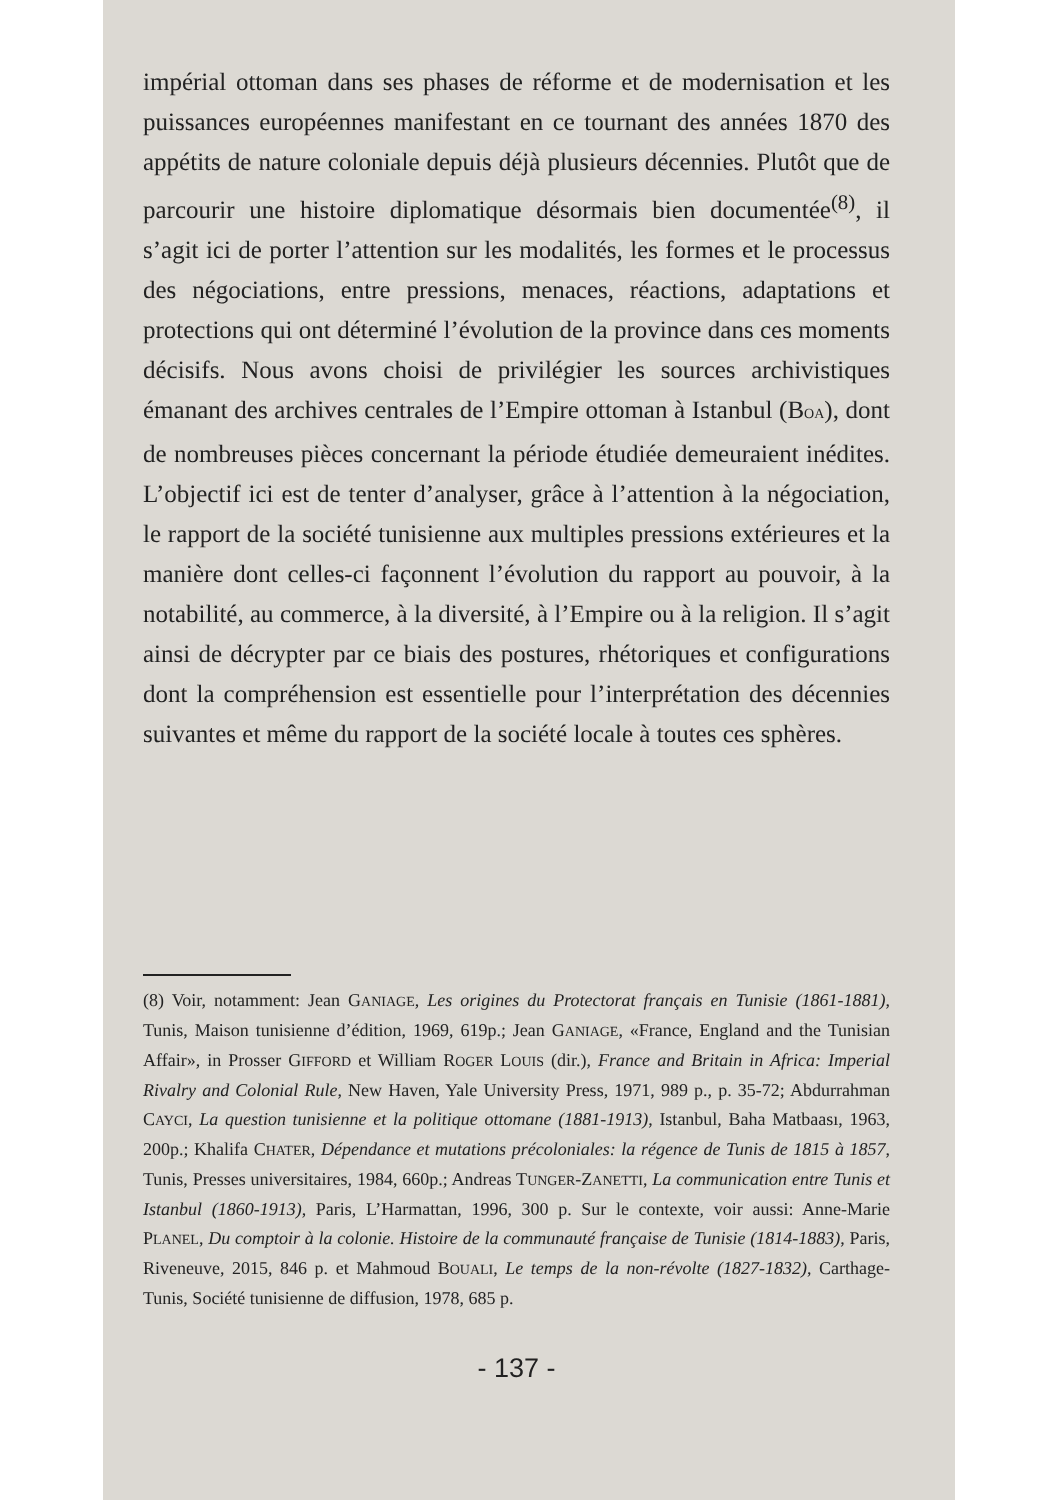impérial ottoman dans ses phases de réforme et de modernisation et les puissances européennes manifestant en ce tournant des années 1870 des appétits de nature coloniale depuis déjà plusieurs décennies. Plutôt que de parcourir une histoire diplomatique désormais bien documentée<sup>(8)</sup>, il s’agit ici de porter l’attention sur les modalités, les formes et le processus des négociations, entre pressions, menaces, réactions, adaptations et protections qui ont déterminé l’évolution de la province dans ces moments décisifs. Nous avons choisi de privilégier les sources archivistiques émanant des archives centrales de l’Empire ottoman à Istanbul (BOA), dont de nombreuses pièces concernant la période étudiée demeuraient inédites. L’objectif ici est de tenter d’analyser, grâce à l’attention à la négociation, le rapport de la société tunisienne aux multiples pressions extérieures et la manière dont celles-ci façonnent l’évolution du rapport au pouvoir, à la notabilité, au commerce, à la diversité, à l’Empire ou à la religion. Il s’agit ainsi de décrypter par ce biais des postures, rhétoriques et configurations dont la compréhension est essentielle pour l’interprétation des décennies suivantes et même du rapport de la société locale à toutes ces sphères.
(8) Voir, notamment: Jean GANIAGE, Les origines du Protectorat français en Tunisie (1861-1881), Tunis, Maison tunisienne d’édition, 1969, 619p.; Jean GANIAGE, «France, England and the Tunisian Affair», in Prosser GIFFORD et William ROGER LOUIS (dir.), France and Britain in Africa: Imperial Rivalry and Colonial Rule, New Haven, Yale University Press, 1971, 989 p., p. 35-72; Abdurrahman CAYCI, La question tunisienne et la politique ottomane (1881-1913), Istanbul, Baha Matbaası, 1963, 200p.; Khalifa CHATER, Dépendance et mutations précoloniales: la régence de Tunis de 1815 à 1857, Tunis, Presses universitaires, 1984, 660p.; Andreas TUNGER-ZANETTI, La communication entre Tunis et Istanbul (1860-1913), Paris, L’Harmattan, 1996, 300 p. Sur le contexte, voir aussi: Anne-Marie PLANEL, Du comptoir à la colonie. Histoire de la communauté française de Tunisie (1814-1883), Paris, Riveneuve, 2015, 846 p. et Mahmoud BOUALI, Le temps de la non-révolte (1827-1832), Carthage-Tunis, Société tunisienne de diffusion, 1978, 685 p.
- 137 -